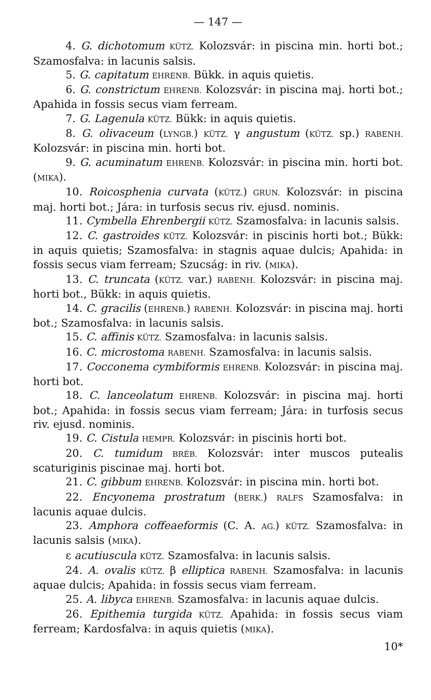— 147 —
4. G. dichotomum KÜTZ. Kolozsvár: in piscina min. horti bot.; Szamosfalva: in lacunis salsis.
5. G. capitatum EHRENB. Bükk. in aquis quietis.
6. G. constrictum EHRENB. Kolozsvár: in piscina maj. horti bot.; Apahida in fossis secus viam ferream.
7. G. Lagenula KÜTZ. Bükk: in aquis quietis.
8. G. olivaceum (LYNGB.) KÜTZ. γ angustum (KÜTZ. sp.) RABENH. Kolozsvár: in piscina min. horti bot.
9. G. acuminatum EHRENB. Kolozsvár: in piscina min. horti bot. (MIKA).
10. Roicosphenia curvata (KÜTZ.) GRUN. Kolozsvár: in piscina maj. horti bot.; Jára: in turfosis secus riv. ejusd. nominis.
11. Cymbella Ehrenbergii KÜTZ. Szamosfalva: in lacunis salsis.
12. C. gastroides KÜTZ. Kolozsvár: in piscinis horti bot.; Bükk: in aquis quietis; Szamosfalva: in stagnis aquae dulcis; Apahida: in fossis secus viam ferream; Szucság: in riv. (MIKA).
13. C. truncata (KÜTZ. var.) RABENH. Kolozsvár: in piscina maj. horti bot., Bükk: in aquis quietis.
14. C. gracilis (EHRENB.) RABENH. Kolozsvár: in piscina maj. horti bot.; Szamosfalva: in lacunis salsis.
15. C. affinis KÜTZ. Szamosfalva: in lacunis salsis.
16. C. microstoma RABENH. Szamosfalva: in lacunis salsis.
17. Cocconema cymbiformis EHRENB. Kolozsvár: in piscina maj. horti bot.
18. C. lanceolatum EHRENB. Kolozsvár: in piscina maj. horti bot.; Apahida: in fossis secus viam ferream; Jára: in turfosis secus riv. ejusd. nominis.
19. C. Cistula HEMPR. Kolozsvár: in piscinis horti bot.
20. C. tumidum BRÉB. Kolozsvár: inter muscos putealis scaturiginis piscinae maj. horti bot.
21. C. gibbum EHRENB. Kolozsvár: in piscina min. horti bot.
22. Encyonema prostratum (BERK.) RALFS Szamosfalva: in lacunis aquae dulcis.
23. Amphora coffeaeformis (C. A. AG.) KÜTZ. Szamosfalva: in lacunis salsis (MIKA).
ε acutiuscula KÜTZ. Szamosfalva: in lacunis salsis.
24. A. ovalis KÜTZ. β elliptica RABENH. Szamosfalva: in lacunis aquae dulcis; Apahida: in fossis secus viam ferream.
25. A. libyca EHRENB. Szamosfalva: in lacunis aquae dulcis.
26. Epithemia turgida KÜTZ. Apahida: in fossis secus viam ferream; Kardosfalva: in aquis quietis (MIKA).
10*